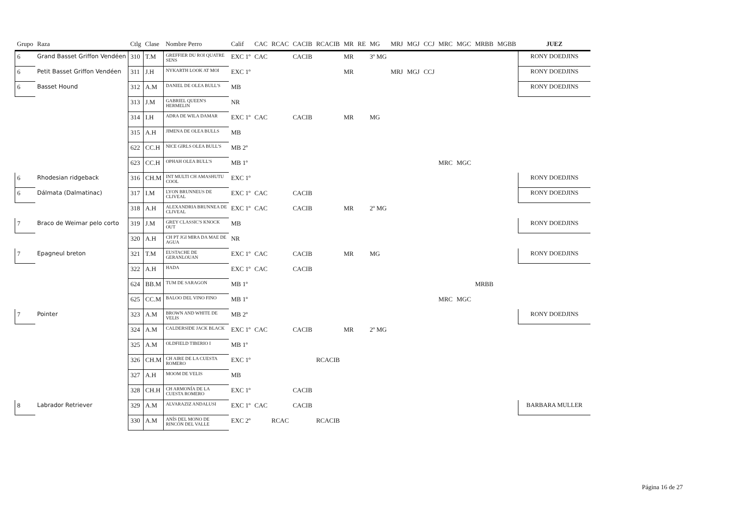| Grupo | Raza | Ctlg | Clase | Nombre Perro | Calif | CAC | RCAC | CACIB | RCACIB | MR | RE | MG | MRJ | MGJ | CCJ | MRC | MGC | MRBB | MGBB | JUEZ |
| --- | --- | --- | --- | --- | --- | --- | --- | --- | --- | --- | --- | --- | --- | --- | --- | --- | --- | --- | --- | --- |
| 6 | Grand Basset Griffon Vendéen | 310 | T.M | GREFFIER DU ROI QUATRE SENS | EXC 1º | CAC | | CACIB | | MR | | 3º MG | | | | | | | | RONY DOEDJINS |
| 6 | Petit Basset Griffon Vendéen | 311 | J.H | NYKARTH LOOK AT MOI | EXC 1º | | | | | MR | | | MRJ | MGJ | CCJ | | | | | RONY DOEDJINS |
| 6 | Basset Hound | 312 | A.M | DANIEL DE OLEA BULL'S | MB | | | | | | | | | | | | | | | RONY DOEDJINS |
| | | 313 | J.M | GABRIEL QUEEN'S HERMELIN | NR | | | | | | | | | | | | | | | |
| | | 314 | I.H | ADRA DE WILA DAMAR | EXC 1º | CAC | | CACIB | | MR | | MG | | | | | | | | |
| | | 315 | A.H | JIMENA DE OLEA BULLS | MB | | | | | | | | | | | | | | | |
| | | 622 | CC.H | NICE GIRLS OLEA BULL'S | MB 2º | | | | | | | | | | | | | | | |
| | | 623 | CC.H | OPHAH OLEA BULL'S | MB 1º | | | | | | | | | | | MRC | MGC | | | |
| 6 | Rhodesian ridgeback | 316 | CH.M | INT MULTI CH AMASHUTU COOL | EXC 1º | | | | | | | | | | | | | | | RONY DOEDJINS |
| 6 | Dálmata (Dalmatinac) | 317 | I.M | LYON BRUNNEUS DE CLIVEAL | EXC 1º | CAC | | CACIB | | | | | | | | | | | | RONY DOEDJINS |
| | | 318 | A.H | ALEXANDRIA BRUNNEA DE CLIVEAL | EXC 1º | CAC | | CACIB | | MR | | 2º MG | | | | | | | | |
| 7 | Braco de Weimar pelo corto | 319 | J.M | GREY CLASSIC'S KNOCK OUT | MB | | | | | | | | | | | | | | | RONY DOEDJINS |
| | | 320 | A.H | CH PT JGI MIRA DA MAE DE AGUA | NR | | | | | | | | | | | | | | | |
| 7 | Epagneul breton | 321 | T.M | EUSTACHE DE GERANLOUAN | EXC 1º | CAC | | CACIB | | MR | | MG | | | | | | | | RONY DOEDJINS |
| | | 322 | A.H | HADA | EXC 1º | CAC | | CACIB | | | | | | | | | | | | |
| | | 624 | BB.M | TUM DE SARAGON | MB 1º | | | | | | | | | | | | | MRBB | | |
| | | 625 | CC.M | BALOO DEL VINO FINO | MB 1º | | | | | | | | | | | MRC | MGC | | | |
| 7 | Pointer | 323 | A.M | BROWN AND WHITE DE VELIS | MB 2º | | | | | | | | | | | | | | | RONY DOEDJINS |
| | | 324 | A.M | CALDERSIDE JACK BLACK | EXC 1º | CAC | | CACIB | | MR | | 2º MG | | | | | | | | |
| | | 325 | A.M | OLDFIELD TIBERIO I | MB 1º | | | | | | | | | | | | | | | |
| | | 326 | CH.M | CH AIRE DE LA CUESTA ROMERO | EXC 1º | | | | RCACIB | | | | | | | | | | | |
| | | 327 | A.H | MOOM DE VELIS | MB | | | | | | | | | | | | | | | |
| | | 328 | CH.H | CH ARMONÍA DE LA CUESTA ROMERO | EXC 1º | | | CACIB | | | | | | | | | | | | |
| 8 | Labrador Retriever | 329 | A.M | ALVARAZIZ ANDALUSI | EXC 1º | CAC | | CACIB | | | | | | | | | | | | BARBARA MULLER |
| | | 330 | A.M | ANÍS DEL MONO DE RINCÓN DEL VALLE | EXC 2º | | RCAC | | RCACIB | | | | | | | | | | | |
Página 16 de 27